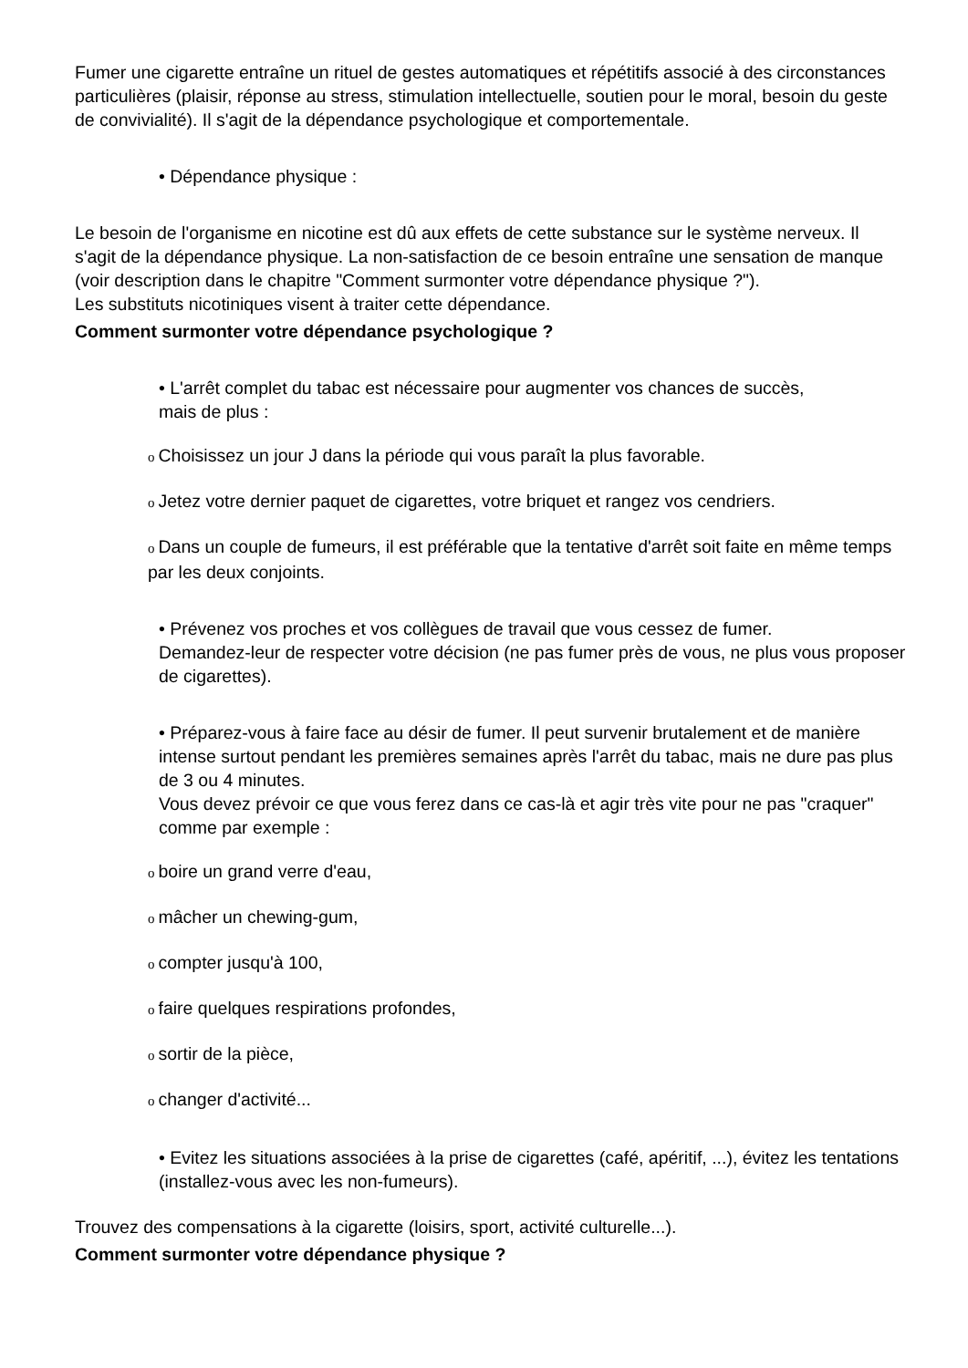Fumer une cigarette entraîne un rituel de gestes automatiques et répétitifs associé à des circonstances particulières (plaisir, réponse au stress, stimulation intellectuelle, soutien pour le moral, besoin du geste de convivialité). Il s'agit de la dépendance psychologique et comportementale.
• Dépendance physique :
Le besoin de l'organisme en nicotine est dû aux effets de cette substance sur le système nerveux. Il s'agit de la dépendance physique. La non-satisfaction de ce besoin entraîne une sensation de manque (voir description dans le chapitre "Comment surmonter votre dépendance physique ?").
Les substituts nicotiniques visent à traiter cette dépendance.
Comment surmonter votre dépendance psychologique ?
• L'arrêt complet du tabac est nécessaire pour augmenter vos chances de succès,
mais de plus :
o Choisissez un jour J dans la période qui vous paraît la plus favorable.
o Jetez votre dernier paquet de cigarettes, votre briquet et rangez vos cendriers.
o Dans un couple de fumeurs, il est préférable que la tentative d'arrêt soit faite en même temps par les deux conjoints.
• Prévenez vos proches et vos collègues de travail que vous cessez de fumer.
Demandez-leur de respecter votre décision (ne pas fumer près de vous, ne plus vous proposer de cigarettes).
• Préparez-vous à faire face au désir de fumer. Il peut survenir brutalement et de manière intense surtout pendant les premières semaines après l'arrêt du tabac, mais ne dure pas plus de 3 ou 4 minutes.
Vous devez prévoir ce que vous ferez dans ce cas-là et agir très vite pour ne pas "craquer" comme par exemple :
oboire un grand verre d'eau,
omâcher un chewing-gum,
ocompter jusqu'à 100,
ofaire quelques respirations profondes,
osortir de la pièce,
ochanger d'activité...
• Evitez les situations associées à la prise de cigarettes (café, apéritif, ...), évitez les tentations (installez-vous avec les non-fumeurs).
Trouvez des compensations à la cigarette (loisirs, sport, activité culturelle...).
Comment surmonter votre dépendance physique ?